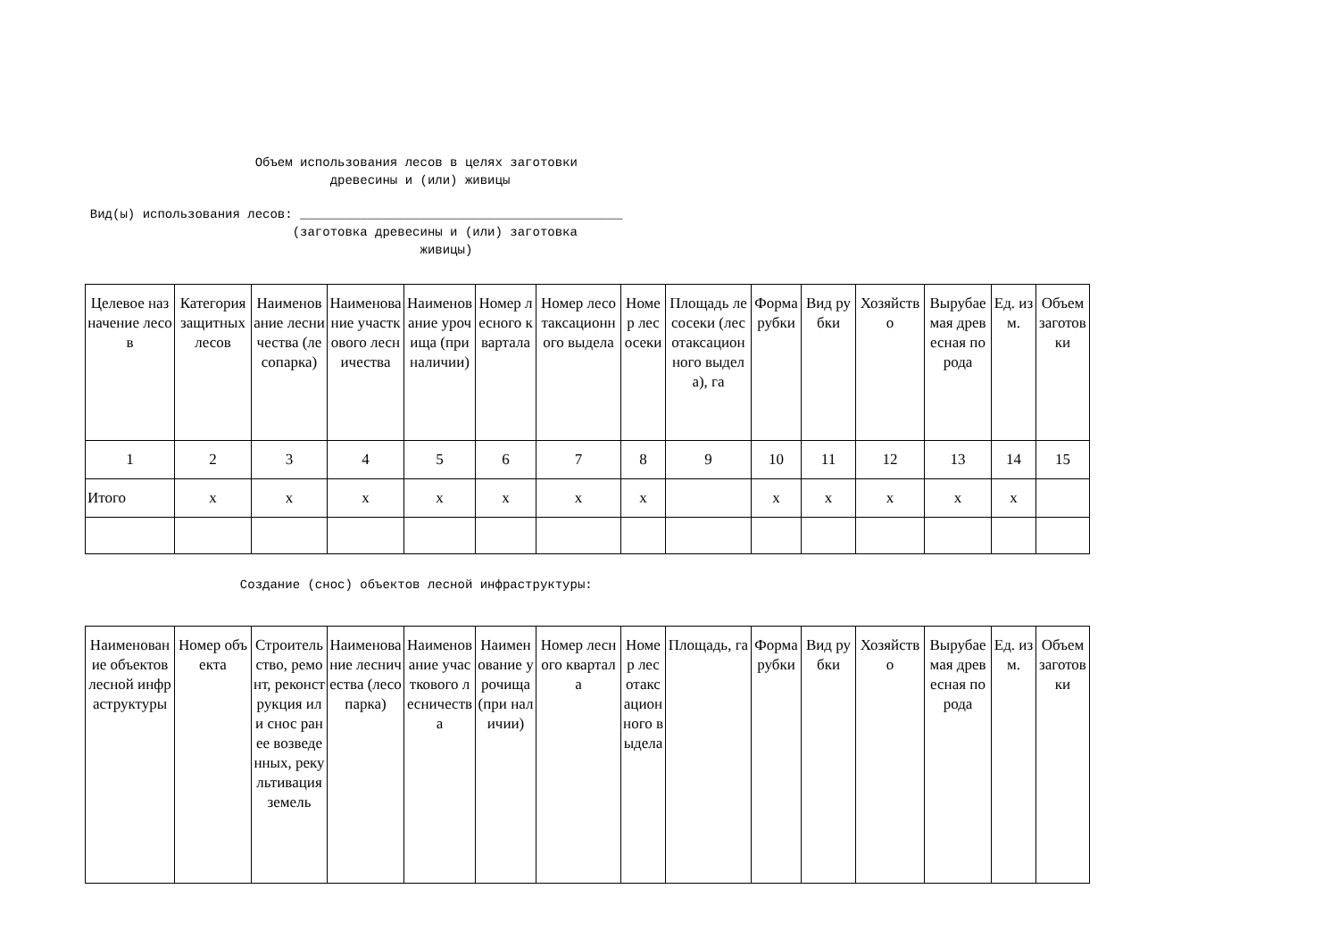Объем использования лесов в целях заготовки древесины и (или) живицы
Вид(ы) использования лесов: ___________________________________________ (заготовка древесины и (или) заготовка живицы)
| Целевое назначение лесов | Категория защитных лесов | Наименование лесничества (лесопарка) | Наименование участкового лесничества | Наименование урочища (при наличии) | Номер лесного квартала | Номер лесотаксационного выдела | Номер лесосеки | Площадь лесосеки (лесотаксационного выдела), га | Форма рубки | Вид рубки | Хозяйство | Вырубаемая древесная порода | Ед. изм. | Объем заготовки |
| --- | --- | --- | --- | --- | --- | --- | --- | --- | --- | --- | --- | --- | --- | --- |
| 1 | 2 | 3 | 4 | 5 | 6 | 7 | 8 | 9 | 10 | 11 | 12 | 13 | 14 | 15 |
| Итого | x | x | x | x | x | x | x | | x | x | x | x | x | |
Создание (снос) объектов лесной инфраструктуры:
| Наименование объектов лесной инфраструктуры | Номер объекта | Строительство, ремонт, реконструкция или снос ранее возведенных, рекультивация земель | Наименование лесничества (лесопарка) | Наименование участкового лесничества | Наименование урочища (при наличии) | Номер лесного квартала | Номер лесотаксационного выдела | Площадь, га | Форма рубки | Вид рубки | Хозяйство | Вырубаемая древесная порода | Ед. изм. | Объем заготовки |
| --- | --- | --- | --- | --- | --- | --- | --- | --- | --- | --- | --- | --- | --- | --- |